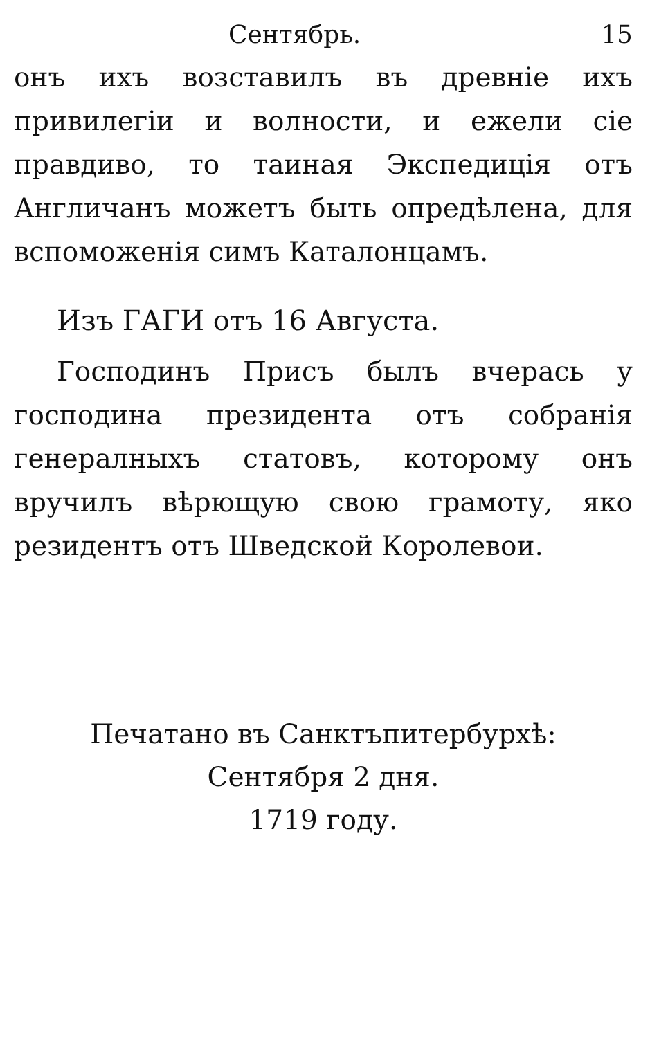Сентябрь. 15
онъ ихъ возставилъ въ древніе ихъ привилегіи и волности, и ежели сіе правдиво, то таиная Экспедиція отъ Англичанъ можетъ быть опредѣлена, для вспоможенія симъ Каталонцамъ.
Изъ ГАГИ отъ 16 Августа.
Господинъ Присъ былъ вчерась у господина президента отъ собранія генералныхъ статовъ, которому онъ вручилъ вѣрющую свою грамоту, яко резидентъ отъ Шведской Королевои.
Печатано въ Санктъпитербурхѣ:
Сентября 2 дня.
1719 году.